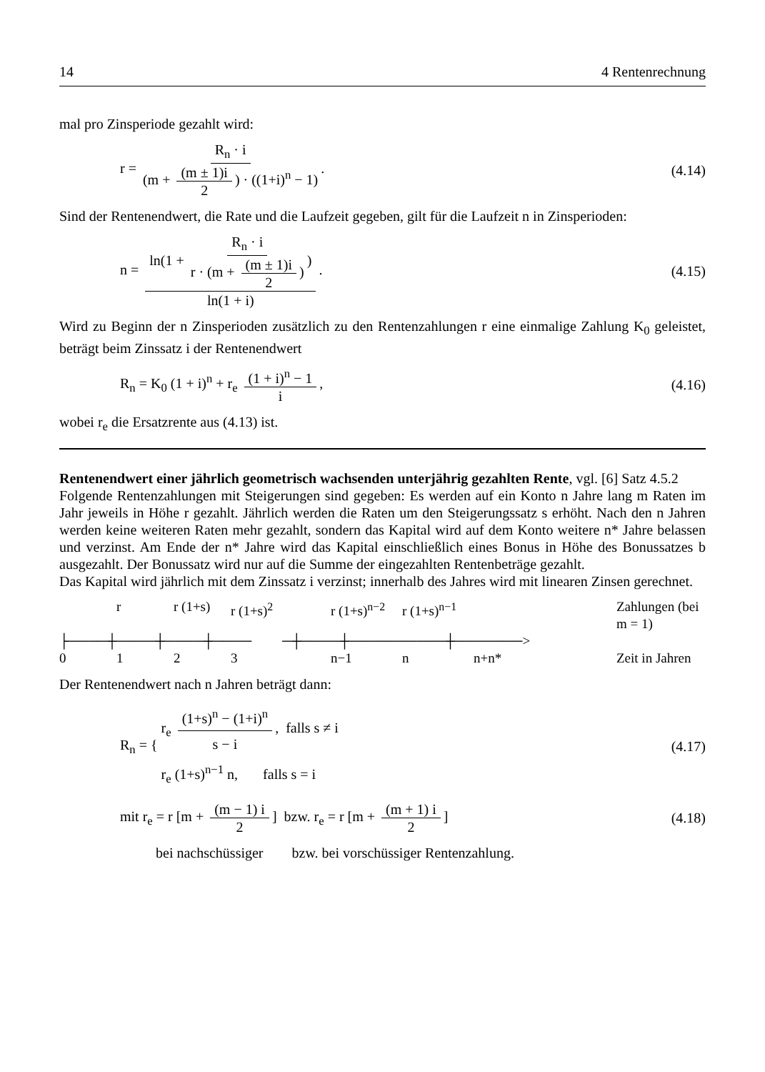14 4 Rentenrechnung
mal pro Zinsperiode gezahlt wird:
r = R<sub>n</sub> · i (m + (m ± 1)i 2) · ((1+i)<sup>n</sup> − 1). (4.14)
Sind der Rentenendwert, die Rate und die Laufzeit gegeben, gilt für die Laufzeit n in Zinsperioden:
n = ln(1 + R<sub>n</sub> · i r · (m + (m ± 1)i 2)) ln(1 + i). (4.15)
Wird zu Beginn der n Zinsperioden zusätzlich zu den Rentenzahlungen r eine einmalige Zahlung K<sub>0</sub> geleistet, beträgt beim Zinssatz i der Rentenendwert
R<sub>n</sub> = K<sub>0</sub> (1 + i)<sup>n</sup> + r<sub>e</sub> (1 + i)<sup>n</sup> − 1 i, (4.16)
wobei r<sub>e</sub> die Ersatzrente aus (4.13) ist.
Rentenendwert einer jährlich geometrisch wachsenden unterjährig gezahlten Rente, vgl. [6] Satz 4.5.2
Folgende Rentenzahlungen mit Steigerungen sind gegeben: Es werden auf ein Konto n Jahre lang m Raten im Jahr jeweils in Höhe r gezahlt. Jährlich werden die Raten um den Steigerungssatz s erhöht. Nach den n Jahren werden keine weiteren Raten mehr gezahlt, sondern das Kapital wird auf dem Konto weitere n* Jahre belassen und verzinst. Am Ende der n* Jahre wird das Kapital einschließlich eines Bonus in Höhe des Bonussatzes b ausgezahlt. Der Bonussatz wird nur auf die Summe der eingezahlten Rentenbeträge gezahlt.
Das Kapital wird jährlich mit dem Zinssatz i verzinst; innerhalb des Jahres wird mit linearen Zinsen gerechnet.
r r (1+s) r (1+s)<sup>2</sup> r (1+s)<sup>n−2</sup> r (1+s)<sup>n−1</sup> Zahlungen (bei m = 1) ├────┼────┼────┼──── ─┼────┼──────────┼───────> 0123 n−1 n n+n* Zeit in Jahren
Der Rentenendwert nach n Jahren beträgt dann:
R<sub>n</sub> = { r<sub>e</sub> (1+s)<sup>n</sup> − (1+i)<sup>n</sup> s − i, falls s ≠ i
r<sub>e</sub> (1+s)<sup>n−1</sup> n, falls s = i (4.17)
mit r<sub>e</sub> = r [m + (m − 1) i 2] bzw. r<sub>e</sub> = r [m + (m + 1) i 2] (4.18)
bei nachschüssiger bzw. bei vorschüssiger Rentenzahlung.